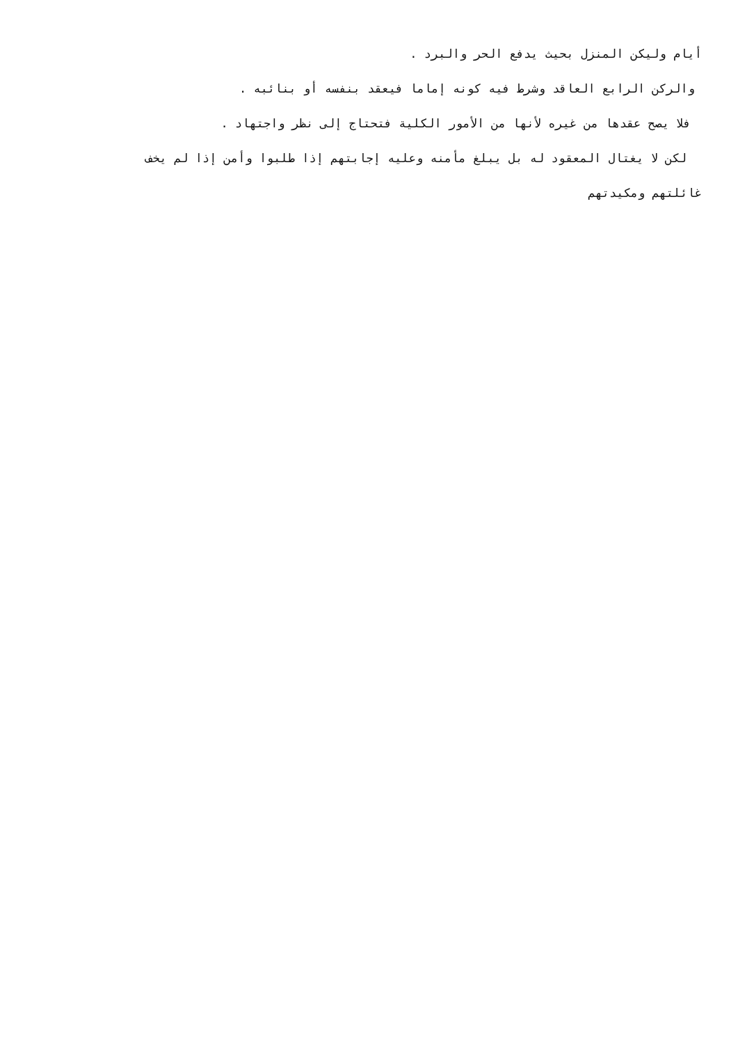أيام وليكن المنزل بحيث يدفع الحر والبرد .
والركن الرابع العاقد وشرط فيه كونه إماما فيعقد بنفسه أو بنائبه .
فلا يصح عقدها من غيره لأنها من الأمور الكلية فتحتاج إلى نظر واجتهاد .
لكن لا يغتال المعقود له بل يبلغ مأمنه وعليه إجابتهم إذا طلبوا وأمن إذا لم يخف
غائلتهم ومكيدتهم